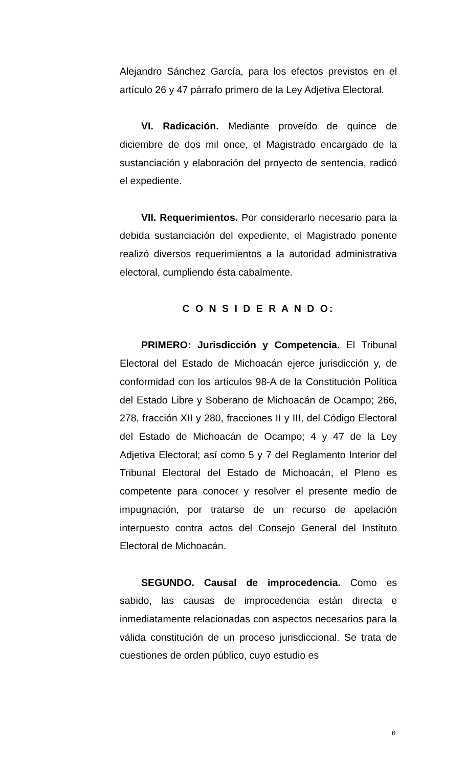Alejandro Sánchez García, para los efectos previstos en el artículo 26 y 47 párrafo primero de la Ley Adjetiva Electoral.
VI. Radicación. Mediante proveído de quince de diciembre de dos mil once, el Magistrado encargado de la sustanciación y elaboración del proyecto de sentencia, radicó el expediente.
VII. Requerimientos. Por considerarlo necesario para la debida sustanciación del expediente, el Magistrado ponente realizó diversos requerimientos a la autoridad administrativa electoral, cumpliendo ésta cabalmente.
C O N S I D E R A N D O:
PRIMERO: Jurisdicción y Competencia. El Tribunal Electoral del Estado de Michoacán ejerce jurisdicción y, de conformidad con los artículos 98-A de la Constitución Política del Estado Libre y Soberano de Michoacán de Ocampo; 266, 278, fracción XII y 280, fracciones II y III, del Código Electoral del Estado de Michoacán de Ocampo; 4 y 47 de la Ley Adjetiva Electoral; así como 5 y 7 del Reglamento Interior del Tribunal Electoral del Estado de Michoacán, el Pleno es competente para conocer y resolver el presente medio de impugnación, por tratarse de un recurso de apelación interpuesto contra actos del Consejo General del Instituto Electoral de Michoacán.
SEGUNDO. Causal de improcedencia. Como es sabido, las causas de improcedencia están directa e inmediatamente relacionadas con aspectos necesarios para la válida constitución de un proceso jurisdiccional. Se trata de cuestiones de orden público, cuyo estudio es
6